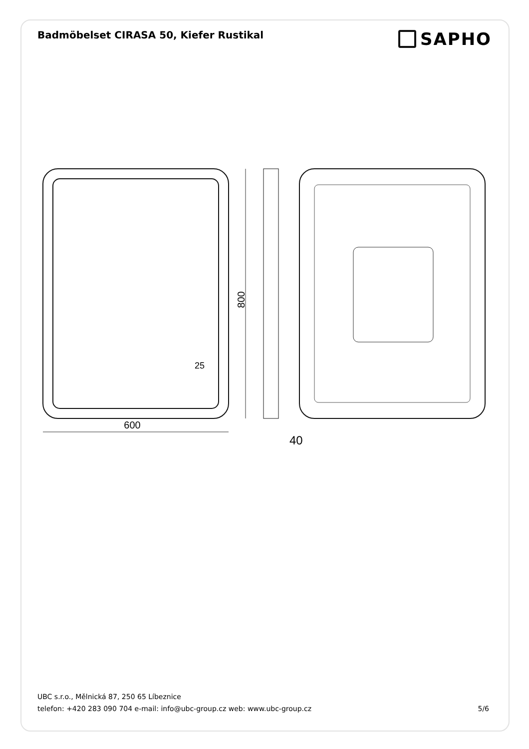Badmöbelset CIRASA 50, Kiefer Rustikal
SAPHO
800
600
25
40
UBC s.r.o., Mělnická 87, 250 65 Líbeznice
telefon: +420 283 090 704 e-mail: info@ubc-group.cz web: www.ubc-group.cz 5/6